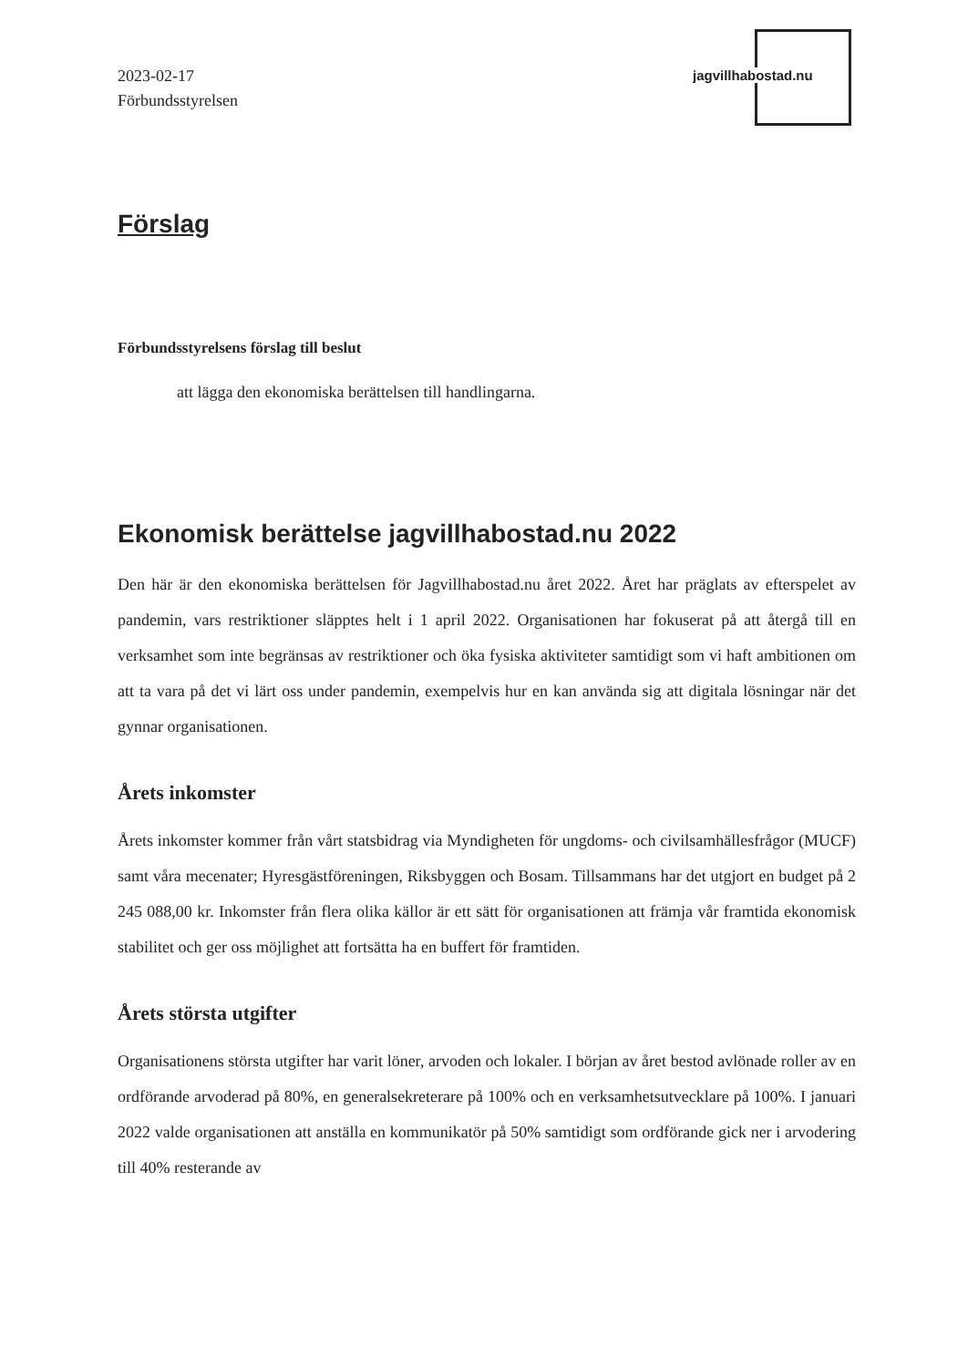jagvillhabostad.nu
2023-02-17
Förbundsstyrelsen
Förslag
Förbundsstyrelsens förslag till beslut
att lägga den ekonomiska berättelsen till handlingarna.
Ekonomisk berättelse jagvillhabostad.nu 2022
Den här är den ekonomiska berättelsen för Jagvillhabostad.nu året 2022. Året har präglats av efterspelet av pandemin, vars restriktioner släpptes helt i 1 april 2022. Organisationen har fokuserat på att återgå till en verksamhet som inte begränsas av restriktioner och öka fysiska aktiviteter samtidigt som vi haft ambitionen om att ta vara på det vi lärt oss under pandemin, exempelvis hur en kan använda sig att digitala lösningar när det gynnar organisationen.
Årets inkomster
Årets inkomster kommer från vårt statsbidrag via Myndigheten för ungdoms- och civilsamhällesfrågor (MUCF) samt våra mecenater; Hyresgästföreningen, Riksbyggen och Bosam. Tillsammans har det utgjort en budget på 2 245 088,00 kr. Inkomster från flera olika källor är ett sätt för organisationen att främja vår framtida ekonomisk stabilitet och ger oss möjlighet att fortsätta ha en buffert för framtiden.
Årets största utgifter
Organisationens största utgifter har varit löner, arvoden och lokaler. I början av året bestod avlönade roller av en ordförande arvoderad på 80%, en generalsekreterare på 100% och en verksamhetsutvecklare på 100%. I januari 2022 valde organisationen att anställa en kommunikatör på 50% samtidigt som ordförande gick ner i arvodering till 40% resterande av